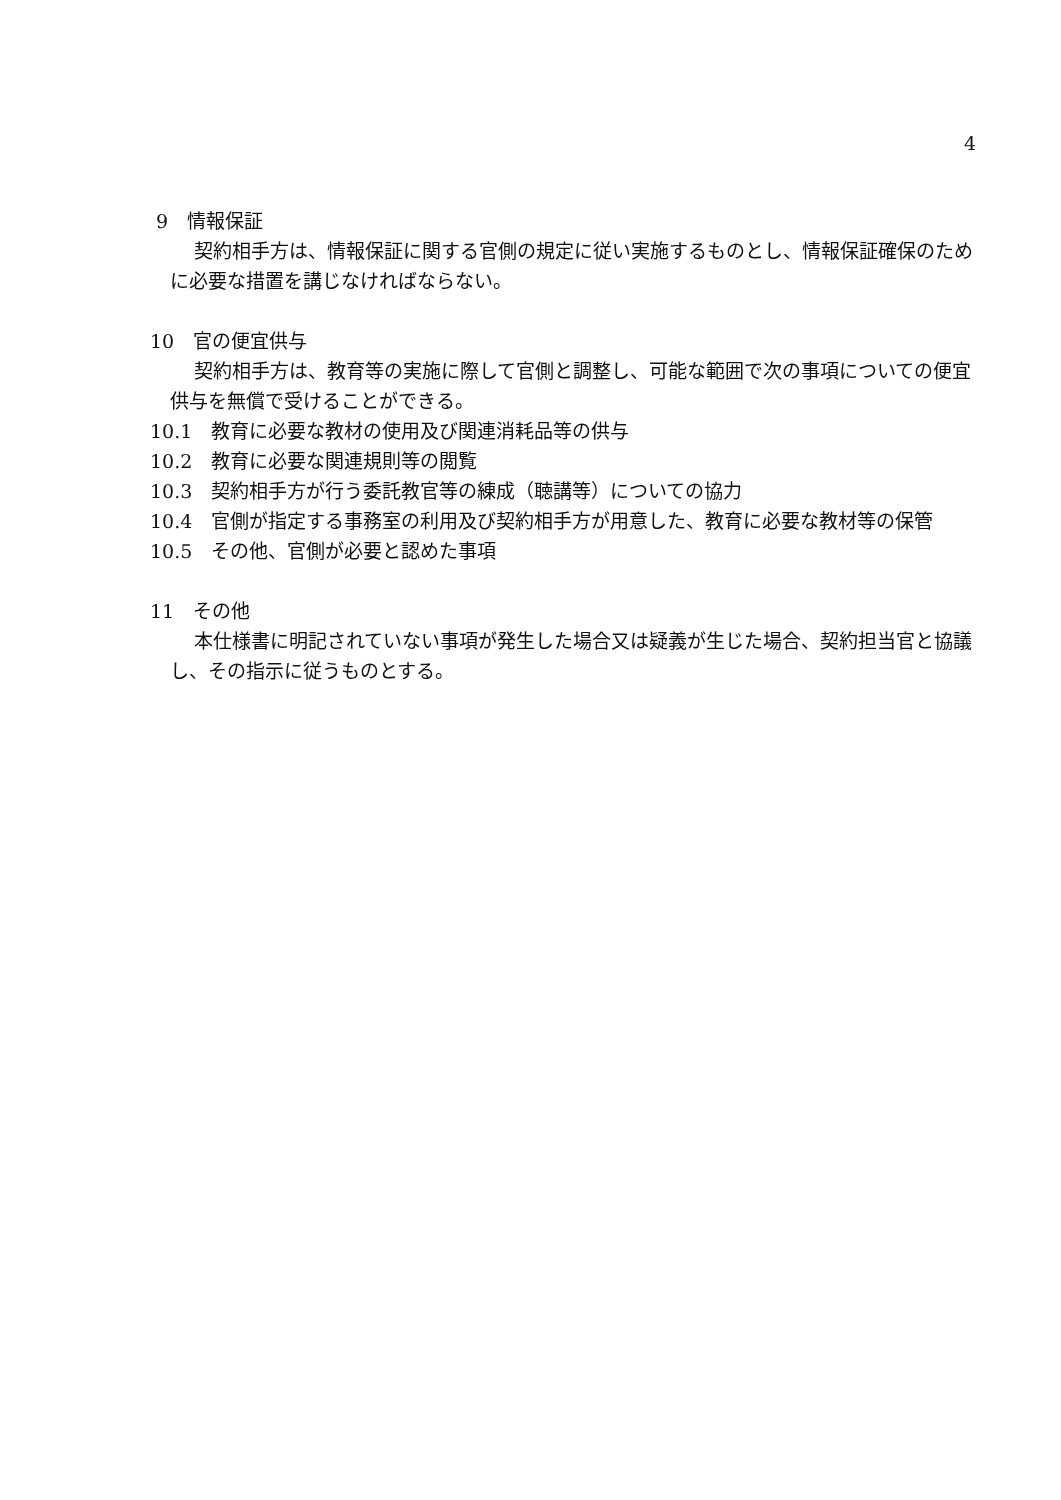4
9　情報保証
契約相手方は、情報保証に関する官側の規定に従い実施するものとし、情報保証確保のために必要な措置を講じなければならない。
10　官の便宜供与
契約相手方は、教育等の実施に際して官側と調整し、可能な範囲で次の事項についての便宜供与を無償で受けることができる。
10.1　教育に必要な教材の使用及び関連消耗品等の供与
10.2　教育に必要な関連規則等の閲覧
10.3　契約相手方が行う委託教官等の練成（聴講等）についての協力
10.4　官側が指定する事務室の利用及び契約相手方が用意した、教育に必要な教材等の保管
10.5　その他、官側が必要と認めた事項
11　その他
本仕様書に明記されていない事項が発生した場合又は疑義が生じた場合、契約担当官と協議し、その指示に従うものとする。